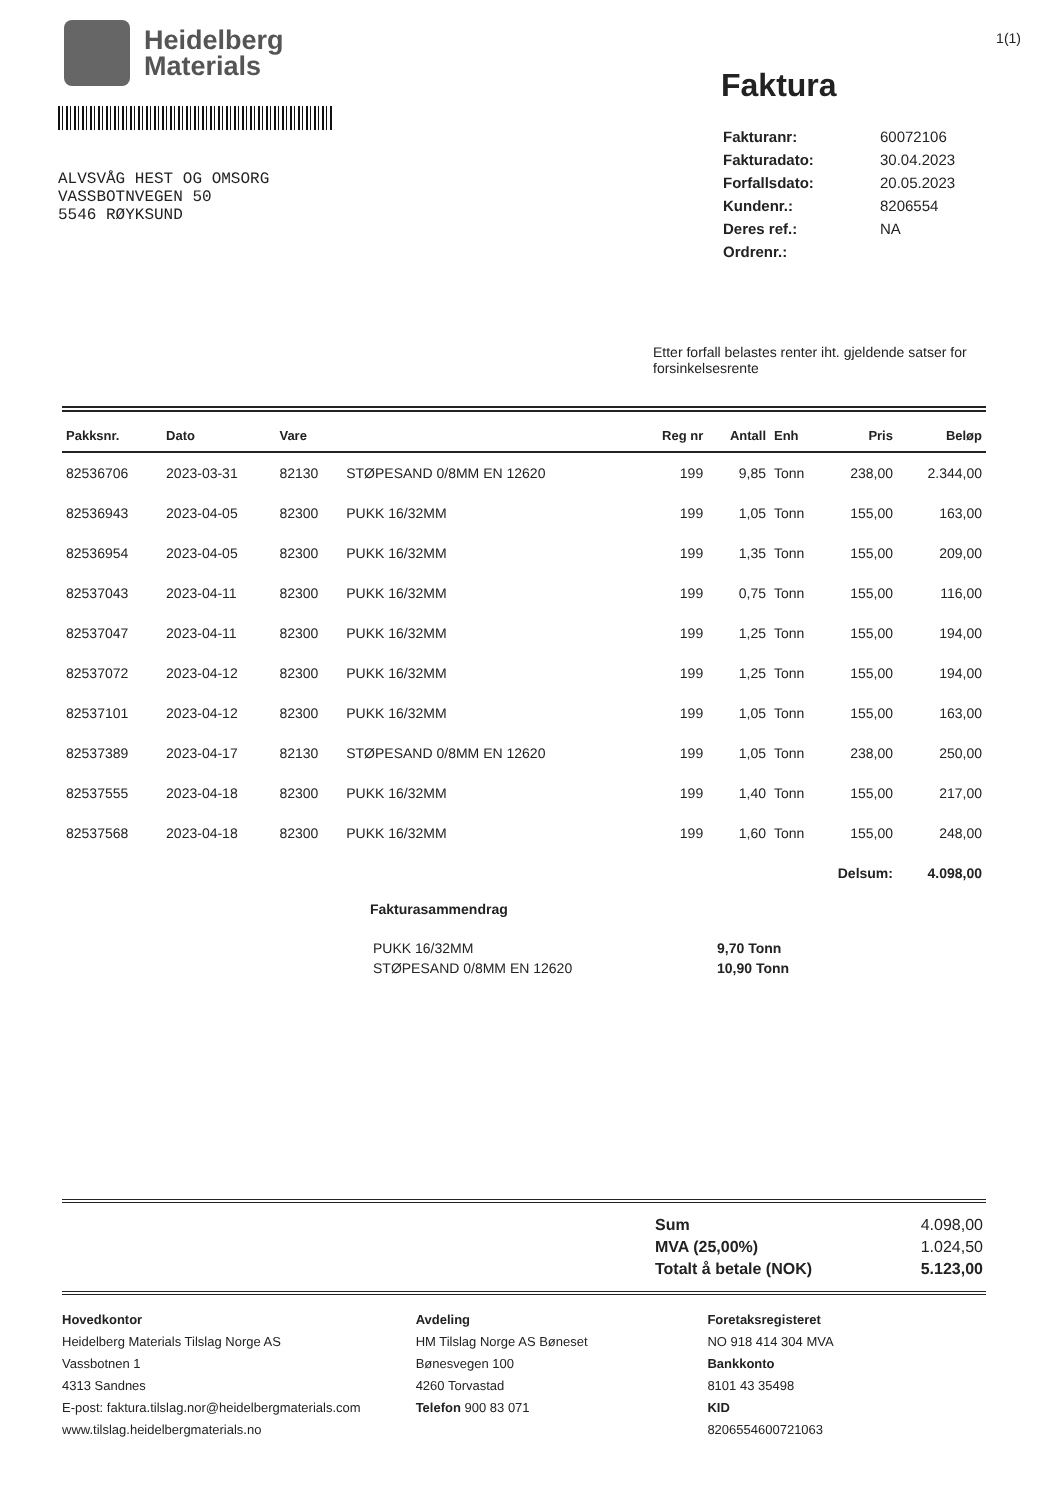Heidelberg
Materials
1(1)
ALVSVÅG HEST OG OMSORG
VASSBOTNVEGEN 50
5546 RØYKSUND
Faktura
| Fakturanr: | 60072106 |
| Fakturadato: | 30.04.2023 |
| Forfallsdato: | 20.05.2023 |
| Kundenr.: | 8206554 |
| Deres ref.: | NA |
| Ordrenr.: | |
Etter forfall belastes renter iht. gjeldende satser for forsinkelsesrente
| Pakksnr. | Dato | Vare | | Reg nr | Antall | Enh | Pris | Beløp |
| --- | --- | --- | --- | --- | --- | --- | --- | --- |
| 82536706 | 2023-03-31 | 82130 | STØPESAND 0/8MM EN 12620 | 199 | 9,85 | Tonn | 238,00 | 2.344,00 |
| 82536943 | 2023-04-05 | 82300 | PUKK 16/32MM | 199 | 1,05 | Tonn | 155,00 | 163,00 |
| 82536954 | 2023-04-05 | 82300 | PUKK 16/32MM | 199 | 1,35 | Tonn | 155,00 | 209,00 |
| 82537043 | 2023-04-11 | 82300 | PUKK 16/32MM | 199 | 0,75 | Tonn | 155,00 | 116,00 |
| 82537047 | 2023-04-11 | 82300 | PUKK 16/32MM | 199 | 1,25 | Tonn | 155,00 | 194,00 |
| 82537072 | 2023-04-12 | 82300 | PUKK 16/32MM | 199 | 1,25 | Tonn | 155,00 | 194,00 |
| 82537101 | 2023-04-12 | 82300 | PUKK 16/32MM | 199 | 1,05 | Tonn | 155,00 | 163,00 |
| 82537389 | 2023-04-17 | 82130 | STØPESAND 0/8MM EN 12620 | 199 | 1,05 | Tonn | 238,00 | 250,00 |
| 82537555 | 2023-04-18 | 82300 | PUKK 16/32MM | 199 | 1,40 | Tonn | 155,00 | 217,00 |
| 82537568 | 2023-04-18 | 82300 | PUKK 16/32MM | 199 | 1,60 | Tonn | 155,00 | 248,00 |
| Delsum: | | | | | | | | 4.098,00 |
Fakturasammendrag
| PUKK 16/32MM | 9,70 Tonn |
| STØPESAND 0/8MM EN 12620 | 10,90 Tonn |
| Sum | 4.098,00 |
| MVA (25,00%) | 1.024,50 |
| Totalt å betale (NOK) | 5.123,00 |
Hovedkontor
Heidelberg Materials Tilslag Norge AS
Vassbotnen 1
4313 Sandnes
E-post: faktura.tilslag.nor@heidelbergmaterials.com
www.tilslag.heidelbergmaterials.no
Avdeling
HM Tilslag Norge AS Bøneset
Bønesvegen 100
4260 Torvastad
Telefon 900 83 071
Foretaksregisteret
NO 918 414 304 MVA
Bankkonto
8101 43 35498
KID
8206554600721063